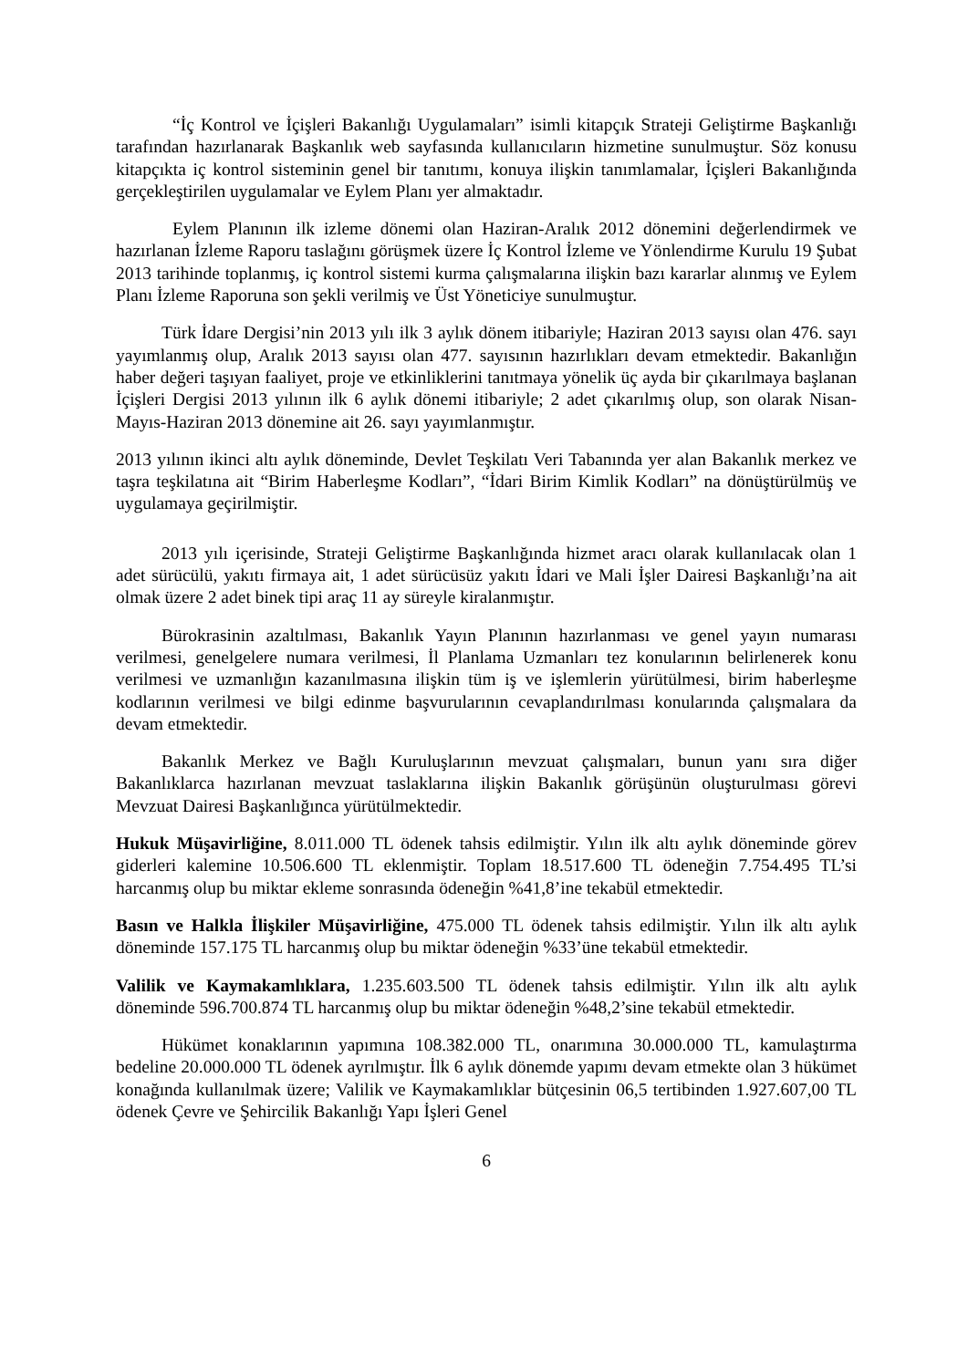“İç Kontrol ve İçişleri Bakanlığı Uygulamaları” isimli kitapçık Strateji Geliştirme Başkanlığı tarafından hazırlanarak Başkanlık web sayfasında kullanıcıların hizmetine sunulmuştur. Söz konusu kitapçıkta iç kontrol sisteminin genel bir tanıtımı, konuya ilişkin tanımlamalar, İçişleri Bakanlığında gerçekleştirilen uygulamalar ve Eylem Planı yer almaktadır.
Eylem Planının ilk izleme dönemi olan Haziran-Aralık 2012 dönemini değerlendirmek ve hazırlanan İzleme Raporu taslağını görüşmek üzere İç Kontrol İzleme ve Yönlendirme Kurulu 19 Şubat 2013 tarihinde toplanmış, iç kontrol sistemi kurma çalışmalarına ilişkin bazı kararlar alınmış ve Eylem Planı İzleme Raporuna son şekli verilmiş ve Üst Yöneticiye sunulmuştur.
Türk İdare Dergisi’nin 2013 yılı ilk 3 aylık dönem itibariyle; Haziran 2013 sayısı olan 476. sayı yayımlanmış olup, Aralık 2013 sayısı olan 477. sayısının hazırlıkları devam etmektedir. Bakanlığın haber değeri taşıyan faaliyet, proje ve etkinliklerini tanıtmaya yönelik üç ayda bir çıkarılmaya başlanan İçişleri Dergisi 2013 yılının ilk 6 aylık dönemi itibariyle; 2 adet çıkarılmış olup, son olarak Nisan-Mayıs-Haziran 2013 dönemine ait 26. sayı yayımlanmıştır.
2013 yılının ikinci altı aylık döneminde, Devlet Teşkilatı Veri Tabanında yer alan Bakanlık merkez ve taşra teşkilatına ait “Birim Haberleşme Kodları”, “İdari Birim Kimlik Kodları” na dönüştürülmüş ve uygulamaya geçirilmiştir.
2013 yılı içerisinde, Strateji Geliştirme Başkanlığında hizmet aracı olarak kullanılacak olan 1 adet sürücülü, yakıtı firmaya ait, 1 adet sürücüsüz yakıtı İdari ve Mali İşler Dairesi Başkanlığı’na ait olmak üzere 2 adet binek tipi araç 11 ay süreyle kiralanmıştır.
Bürokrasinin azaltılması, Bakanlık Yayın Planının hazırlanması ve genel yayın numarası verilmesi, genelgelere numara verilmesi, İl Planlama Uzmanları tez konularının belirlenerek konu verilmesi ve uzmanlığın kazanılmasına ilişkin tüm iş ve işlemlerin yürütülmesi, birim haberleşme kodlarının verilmesi ve bilgi edinme başvurularının cevaplandırılması konularında çalışmalara da devam etmektedir.
Bakanlık Merkez ve Bağlı Kuruluşlarının mevzuat çalışmaları, bunun yanı sıra diğer Bakanlıklarca hazırlanan mevzuat taslaklarına ilişkin Bakanlık görüşünün oluşturulması görevi Mevzuat Dairesi Başkanlığınca yürütülmektedir.
Hukuk Müşavirliğine, 8.011.000 TL ödenek tahsis edilmiştir. Yılın ilk altı aylık döneminde görev giderleri kalemine 10.506.600 TL eklenmiştir. Toplam 18.517.600 TL ödeneğin 7.754.495 TL’si harcanmış olup bu miktar ekleme sonrasında ödeneğin %41,8’ine tekabül etmektedir.
Basın ve Halkla İlişkiler Müşavirliğine, 475.000 TL ödenek tahsis edilmiştir. Yılın ilk altı aylık döneminde 157.175 TL harcanmış olup bu miktar ödeneğin %33’üne tekabül etmektedir.
Valilik ve Kaymakamlıklara, 1.235.603.500 TL ödenek tahsis edilmiştir. Yılın ilk altı aylık döneminde 596.700.874 TL harcanmış olup bu miktar ödeneğin %48,2’sine tekabül etmektedir.
Hükümet konaklarının yapımına 108.382.000 TL, onarımına 30.000.000 TL, kamulaştırma bedeline 20.000.000 TL ödenek ayrılmıştır. İlk 6 aylık dönemde yapımı devam etmekte olan 3 hükümet konağında kullanılmak üzere; Valilik ve Kaymakamlıklar bütçesinin 06,5 tertibinden 1.927.607,00 TL ödenek Çevre ve Şehircilik Bakanlığı Yapı İşleri Genel
6